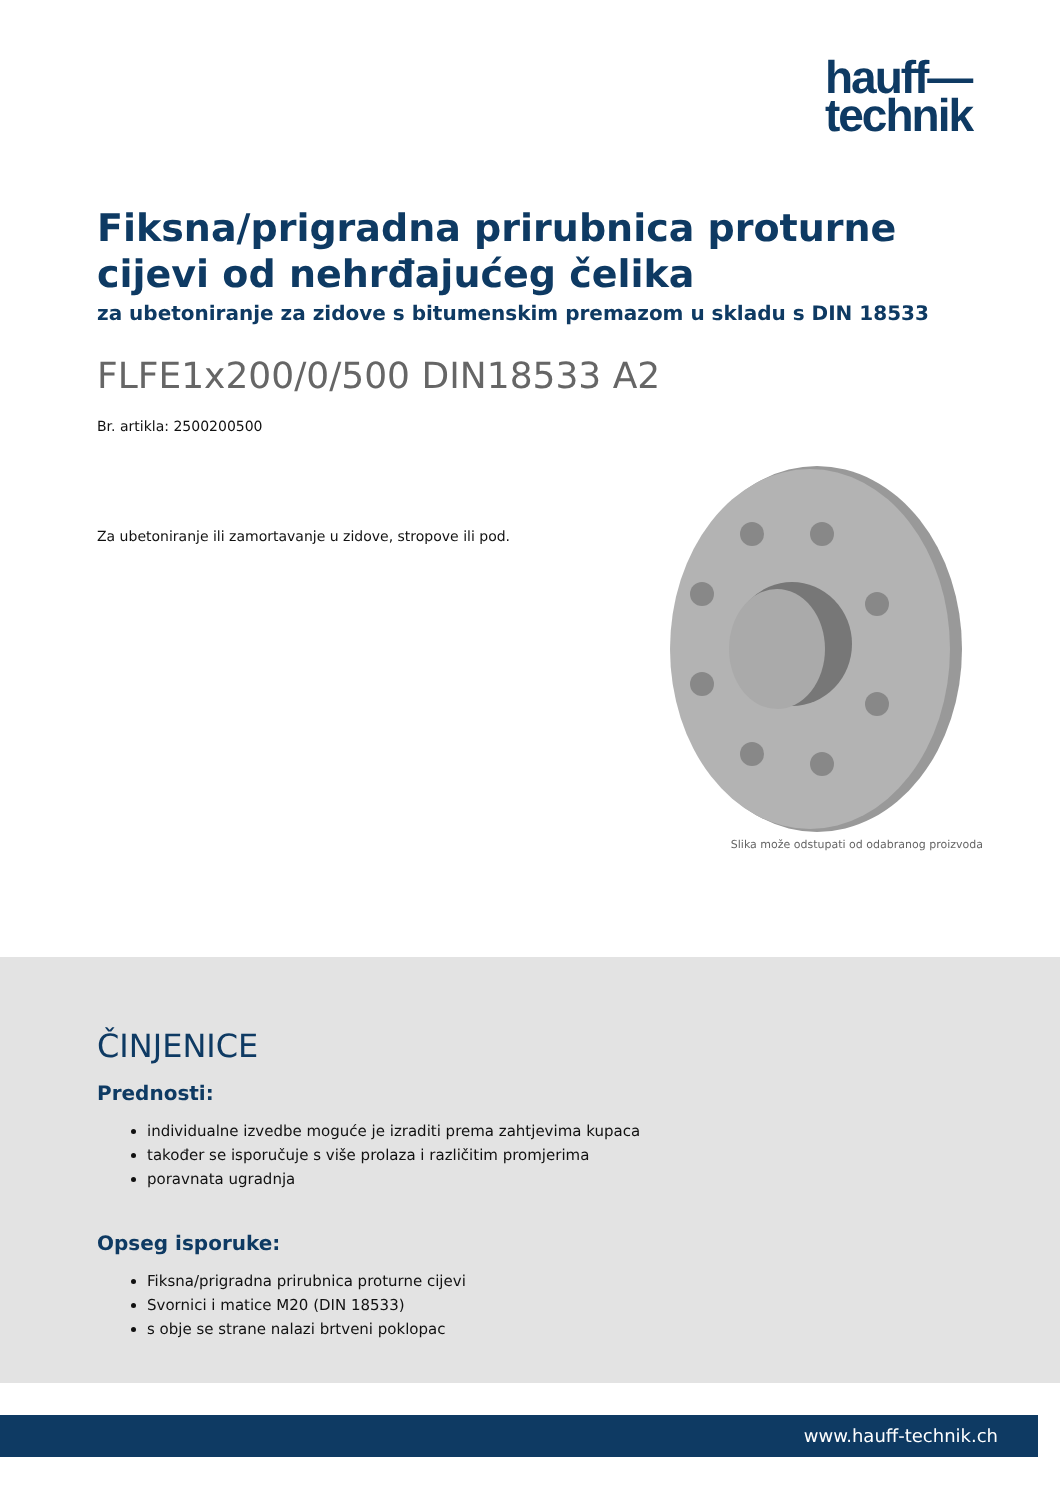hauff—
technik
Fiksna/prigradna prirubnica proturne cijevi od nehrđajućeg čelika
za ubetoniranje za zidove s bitumenskim premazom u skladu s DIN 18533
FLFE1x200/0/500 DIN18533 A2
Br. artikla: 2500200500
Za ubetoniranje ili zamortavanje u zidove, stropove ili pod.
Slika može odstupati od odabranog proizvoda
ČINJENICE
Prednosti:
individualne izvedbe moguće je izraditi prema zahtjevima kupaca
također se isporučuje s više prolaza i različitim promjerima
poravnata ugradnja
Opseg isporuke:
Fiksna/prigradna prirubnica proturne cijevi
Svornici i matice M20 (DIN 18533)
s obje se strane nalazi brtveni poklopac
www.hauff-technik.ch